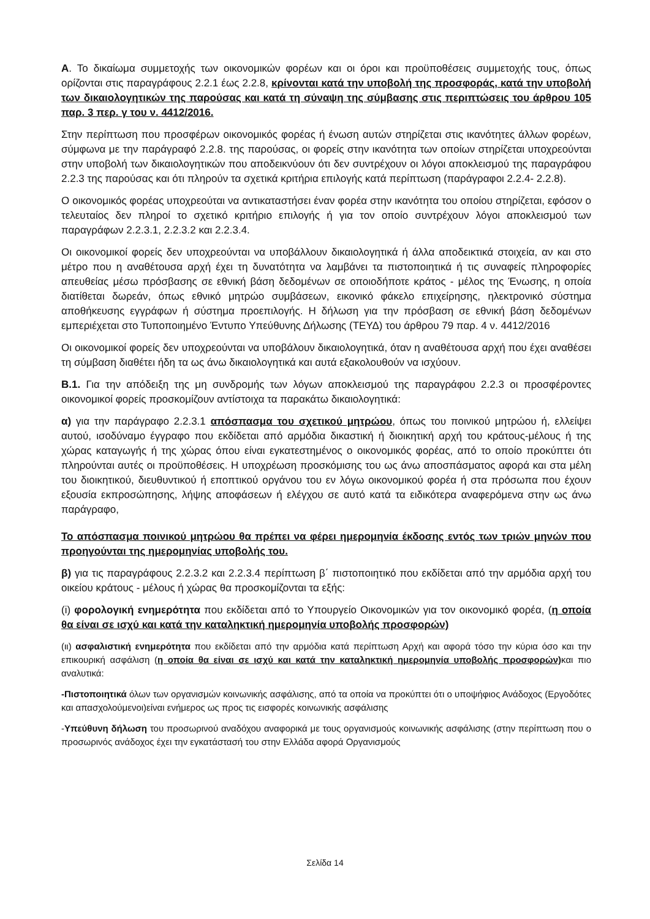Α. Το δικαίωμα συμμετοχής των οικονομικών φορέων και οι όροι και προϋποθέσεις συμμετοχής τους, όπως ορίζονται στις παραγράφους 2.2.1 έως 2.2.8, κρίνονται κατά την υποβολή της προσφοράς, κατά την υποβολή των δικαιολογητικών της παρούσας και κατά τη σύναψη της σύμβασης στις περιπτώσεις του άρθρου 105 παρ. 3 περ. γ του ν. 4412/2016.
Στην περίπτωση που προσφέρων οικονομικός φορέας ή ένωση αυτών στηρίζεται στις ικανότητες άλλων φορέων, σύμφωνα με την παράγραφό 2.2.8. της παρούσας, οι φορείς στην ικανότητα των οποίων στηρίζεται υποχρεούνται στην υποβολή των δικαιολογητικών που αποδεικνύουν ότι δεν συντρέχουν οι λόγοι αποκλεισμού της παραγράφου 2.2.3 της παρούσας και ότι πληρούν τα σχετικά κριτήρια επιλογής κατά περίπτωση (παράγραφοι 2.2.4- 2.2.8).
Ο οικονομικός φορέας υποχρεούται να αντικαταστήσει έναν φορέα στην ικανότητα του οποίου στηρίζεται, εφόσον ο τελευταίος δεν πληροί το σχετικό κριτήριο επιλογής ή για τον οποίο συντρέχουν λόγοι αποκλεισμού των παραγράφων 2.2.3.1, 2.2.3.2 και 2.2.3.4.
Οι οικονομικοί φορείς δεν υποχρεούνται να υποβάλλουν δικαιολογητικά ή άλλα αποδεικτικά στοιχεία, αν και στο μέτρο που η αναθέτουσα αρχή έχει τη δυνατότητα να λαμβάνει τα πιστοποιητικά ή τις συναφείς πληροφορίες απευθείας μέσω πρόσβασης σε εθνική βάση δεδομένων σε οποιοδήποτε κράτος - μέλος της Ένωσης, η οποία διατίθεται δωρεάν, όπως εθνικό μητρώο συμβάσεων, εικονικό φάκελο επιχείρησης, ηλεκτρονικό σύστημα αποθήκευσης εγγράφων ή σύστημα προεπιλογής. Η δήλωση για την πρόσβαση σε εθνική βάση δεδομένων εμπεριέχεται στο Τυποποιημένο Έντυπο Υπεύθυνης Δήλωσης (ΤΕΥΔ) του άρθρου 79 παρ. 4 ν. 4412/2016
Οι οικονομικοί φορείς δεν υποχρεούνται να υποβάλουν δικαιολογητικά, όταν η αναθέτουσα αρχή που έχει αναθέσει τη σύμβαση διαθέτει ήδη τα ως άνω δικαιολογητικά και αυτά εξακολουθούν να ισχύουν.
Β.1. Για την απόδειξη της μη συνδρομής των λόγων αποκλεισμού της παραγράφου 2.2.3 οι προσφέροντες οικονομικοί φορείς προσκομίζουν αντίστοιχα τα παρακάτω δικαιολογητικά:
α) για την παράγραφο 2.2.3.1 απόσπασμα του σχετικού μητρώου, όπως του ποινικού μητρώου ή, ελλείψει αυτού, ισοδύναμο έγγραφο που εκδίδεται από αρμόδια δικαστική ή διοικητική αρχή του κράτους-μέλους ή της χώρας καταγωγής ή της χώρας όπου είναι εγκατεστημένος ο οικονομικός φορέας, από το οποίο προκύπτει ότι πληρούνται αυτές οι προϋποθέσεις. Η υποχρέωση προσκόμισης του ως άνω αποσπάσματος αφορά και στα μέλη του διοικητικού, διευθυντικού ή εποπτικού οργάνου του εν λόγω οικονομικού φορέα ή στα πρόσωπα που έχουν εξουσία εκπροσώπησης, λήψης αποφάσεων ή ελέγχου σε αυτό κατά τα ειδικότερα αναφερόμενα στην ως άνω παράγραφο,
Το απόσπασμα ποινικού μητρώου θα πρέπει να φέρει ημερομηνία έκδοσης εντός των τριών μηνών που προηγούνται της ημερομηνίας υποβολής του.
β) για τις παραγράφους 2.2.3.2 και 2.2.3.4 περίπτωση β΄ πιστοποιητικό που εκδίδεται από την αρμόδια αρχή του οικείου κράτους - μέλους ή χώρας θα προσκομίζονται τα εξής:
(i) φορολογική ενημερότητα που εκδίδεται από το Υπουργείο Οικονομικών για τον οικονομικό φορέα, (η οποία θα είναι σε ισχύ και κατά την καταληκτική ημερομηνία υποβολής προσφορών)
(ιι) ασφαλιστική ενημερότητα που εκδίδεται από την αρμόδια κατά περίπτωση Αρχή και αφορά τόσο την κύρια όσο και την επικουρική ασφάλιση (η οποία θα είναι σε ισχύ και κατά την καταληκτική ημερομηνία υποβολής προσφορών) και πιο αναλυτικά:
-Πιστοποιητικά όλων των οργανισμών κοινωνικής ασφάλισης, από τα οποία να προκύπτει ότι ο υποψήφιος Ανάδοχος (Εργοδότες και απασχολούμενοι)είναι ενήμερος ως προς τις εισφορές κοινωνικής ασφάλισης
-Υπεύθυνη δήλωση του προσωρινού αναδόχου αναφορικά με τους οργανισμούς κοινωνικής ασφάλισης (στην περίπτωση που ο προσωρινός ανάδοχος έχει την εγκατάστασή του στην Ελλάδα αφορά Οργανισμούς
Σελίδα 14